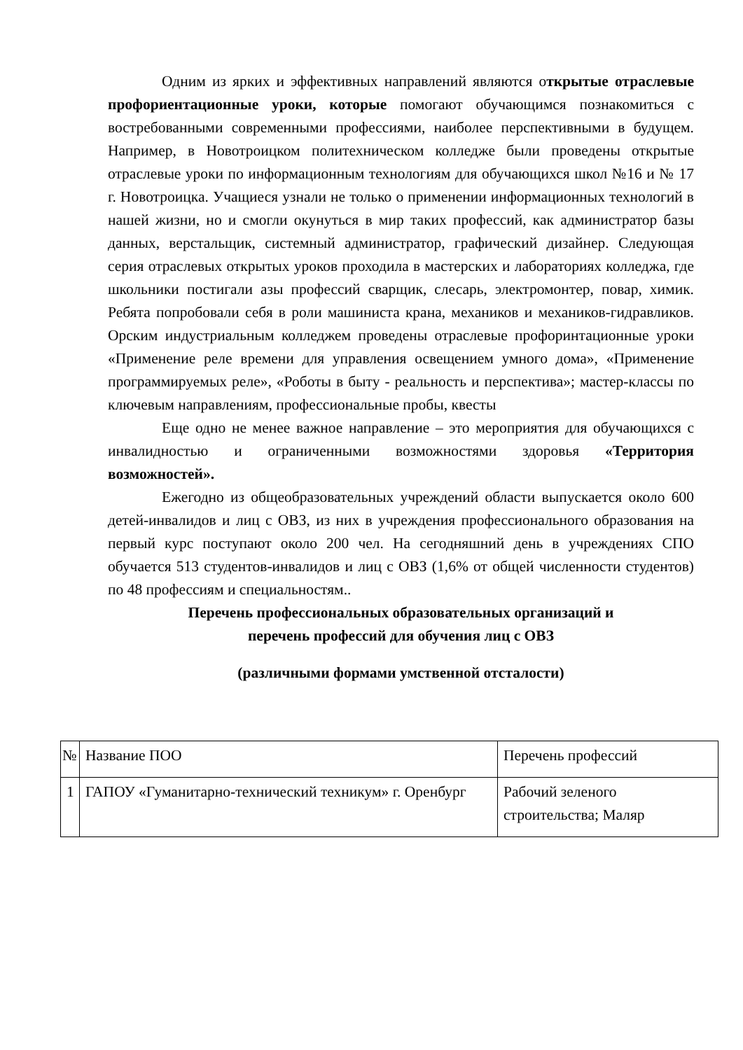Одним из ярких и эффективных направлений являются открытые отраслевые профориентационные уроки, которые помогают обучающимся познакомиться с востребованными современными профессиями, наиболее перспективными в будущем. Например, в Новотроицком политехническом колледже были проведены открытые отраслевые уроки по информационным технологиям для обучающихся школ №16 и № 17 г. Новотроицка. Учащиеся узнали не только о применении информационных технологий в нашей жизни, но и смогли окунуться в мир таких профессий, как администратор базы данных, верстальщик, системный администратор, графический дизайнер. Следующая серия отраслевых открытых уроков проходила в мастерских и лабораториях колледжа, где школьники постигали азы профессий сварщик, слесарь, электромонтер, повар, химик. Ребята попробовали себя в роли машиниста крана, механиков и механиков-гидравликов. Орским индустриальным колледжем проведены отраслевые профоринтационные уроки «Применение реле времени для управления освещением умного дома», «Применение программируемых реле», «Роботы в быту - реальность и перспектива»; мастер-классы по ключевым направлениям, профессиональные пробы, квесты
Еще одно не менее важное направление – это мероприятия для обучающихся с инвалидностью и ограниченными возможностями здоровья «Территория возможностей».
Ежегодно из общеобразовательных учреждений области выпускается около 600 детей-инвалидов и лиц с ОВЗ, из них в учреждения профессионального образования на первый курс поступают около 200 чел. На сегодняшний день в учреждениях СПО обучается 513 студентов-инвалидов и лиц с ОВЗ (1,6% от общей численности студентов) по 48 профессиям и специальностям..
Перечень профессиональных образовательных организаций и
перечень профессий для обучения лиц с ОВЗ
(различными формами умственной отсталости)
| № | Название ПОО | Перечень профессий |
| 1 | ГАПОУ «Гуманитарно-технический техникум» г. Оренбург | Рабочий зеленого строительства; Маляр |